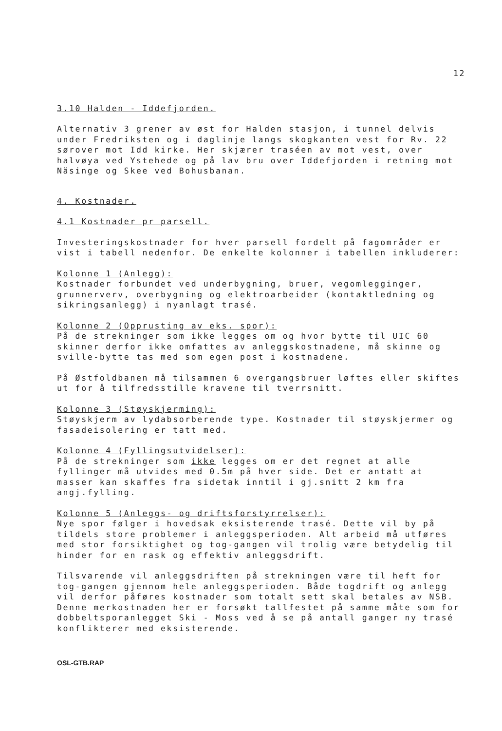12
3.10 Halden - Iddefjorden.
Alternativ 3 grener av øst for Halden stasjon, i tunnel delvis under Fredriksten og i daglinje langs skogkanten vest for Rv. 22 sørover mot Idd kirke. Her skjærer traséen av mot vest, over halvøya ved Ystehede og på lav bru over Iddefjorden i retning mot Näsinge og Skee ved Bohusbanan.
4. Kostnader.
4.1 Kostnader pr parsell.
Investeringskostnader for hver parsell fordelt på fagområder er vist i tabell nedenfor. De enkelte kolonner i tabellen inkluderer:
Kolonne 1 (Anlegg):
Kostnader forbundet ved underbygning, bruer, vegomlegginger, grunnerverv, overbygning og elektroarbeider (kontaktledning og sikringsanlegg) i nyanlagt trasé.
Kolonne 2 (Opprusting av eks. spor):
På de strekninger som ikke legges om og hvor bytte til UIC 60 skinner derfor ikke omfattes av anleggskostnadene, må skinne og sville-bytte tas med som egen post i kostnadene.
På Østfoldbanen må tilsammen 6 overgangsbruer løftes eller skiftes ut for å tilfredsstille kravene til tverrsnitt.
Kolonne 3 (Støyskjerming):
Støyskjerm av lydabsorberende type. Kostnader til støyskjermer og fasadeisolering er tatt med.
Kolonne 4 (Fyllingsutvidelser):
På de strekninger som ikke legges om er det regnet at alle fyllinger må utvides med 0.5m på hver side. Det er antatt at masser kan skaffes fra sidetak inntil i gj.snitt 2 km fra angj.fylling.
Kolonne 5 (Anleggs- og driftsforstyrrelser):
Nye spor følger i hovedsak eksisterende trasé. Dette vil by på tildels store problemer i anleggsperioden. Alt arbeid må utføres med stor forsiktighet og tog-gangen vil trolig være betydelig til hinder for en rask og effektiv anleggsdrift.
Tilsvarende vil anleggsdriften på strekningen være til heft for tog-gangen gjennom hele anleggsperioden. Både togdrift og anlegg vil derfor påføres kostnader som totalt sett skal betales av NSB. Denne merkostnaden her er forsøkt tallfestet på samme måte som for dobbeltsporanlegget Ski - Moss ved å se på antall ganger ny trasé konflikterer med eksisterende.
OSL-GTB.RAP